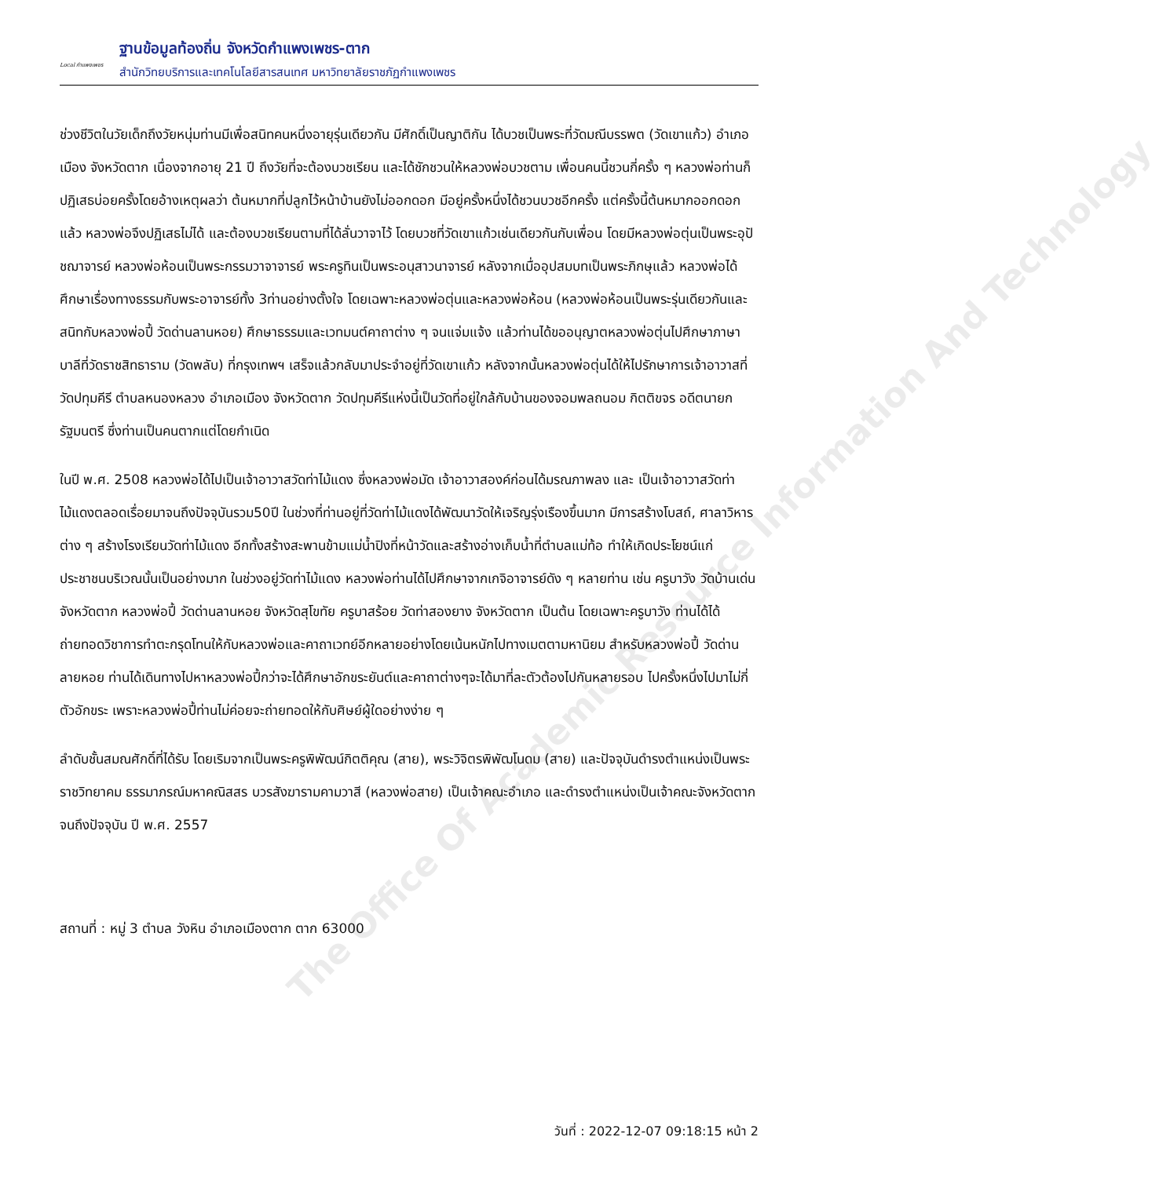Local กำแพงเพชร
ฐานข้อมูลท้องถิ่น จังหวัดกำแพงเพชร-ตาก
สำนักวิทยบริการและเทคโนโลยีสารสนเทศ มหาวิทยาลัยราชภัฏกำแพงเพชร
ช่วงชีวิตในวัยเด็กถึงวัยหนุ่มท่านมีเพื่อสนิทคนหนึ่งอายุรุ่นเดียวกัน มีศักดิ์เป็นญาติกัน ได้บวชเป็นพระที่วัดมณีบรรพต (วัดเขาแก้ว) อำเภอเมือง จังหวัดตาก เนื่องจากอายุ 21 ปี ถึงวัยที่จะต้องบวชเรียน และได้ชักชวนให้หลวงพ่อบวชตาม เพื่อนคนนี้ชวนกี่ครั้ง ๆ หลวงพ่อท่านก็ปฏิเสธบ่อยครั้งโดยอ้างเหตุผลว่า ต้นหมากที่ปลูกไว้หน้าบ้านยังไม่ออกดอก มีอยู่ครั้งหนึ่งได้ชวนบวชอีกครั้ง แต่ครั้งนี้ต้นหมากออกดอกแล้ว หลวงพ่อจึงปฏิเสธไม่ได้ และต้องบวชเรียนตามที่ได้ลั่นวาจาไว้ โดยบวชที่วัดเขาแก้วเช่นเดียวกันกับเพื่อน โดยมีหลวงพ่อตุ่นเป็นพระอุปัชฌาจารย์ หลวงพ่อห้อนเป็นพระกรรมวาจาจารย์ พระครูทินเป็นพระอนุสาวนาจารย์ หลังจากเมื่ออุปสมบทเป็นพระภิกษุแล้ว หลวงพ่อได้ศึกษาเรื่องทางธรรมกับพระอาจารย์ทั้ง 3ท่านอย่างตั้งใจ โดยเฉพาะหลวงพ่อตุ่นและหลวงพ่อห้อน (หลวงพ่อห้อนเป็นพระรุ่นเดียวกันและสนิทกับหลวงพ่อปี้ วัดด่านลานหอย) ศึกษาธรรมและเวทมนต์คาถาต่าง ๆ จนแจ่มแจ้ง แล้วท่านได้ขออนุญาตหลวงพ่อตุ่นไปศึกษาภาษาบาลีที่วัดราชสิทธาราม (วัดพลับ) ที่กรุงเทพฯ เสร็จแล้วกลับมาประจำอยู่ที่วัดเขาแก้ว หลังจากนั้นหลวงพ่อตุ่นได้ให้ไปรักษาการเจ้าอาวาสที่วัดปทุมคีรี ตำบลหนองหลวง อำเภอเมือง จังหวัดตาก วัดปทุมคีรีแห่งนี้เป็นวัดที่อยู่ใกล้กับบ้านของจอมพลถนอม กิตติขจร อดีตนายกรัฐมนตรี ซึ่งท่านเป็นคนตากแต่โดยกำเนิด
ในปี พ.ศ. 2508 หลวงพ่อได้ไปเป็นเจ้าอาวาสวัดท่าไม้แดง ซึ่งหลวงพ่อมัด เจ้าอาวาสองค์ก่อนได้มรณภาพลง และ เป็นเจ้าอาวาสวัดท่าไม้แดงตลอดเรื่อยมาจนถึงปัจจุบันรวม50ปี ในช่วงที่ท่านอยู่ที่วัดท่าไม้แดงได้พัฒนาวัดให้เจริญรุ่งเรืองขึ้นมาก มีการสร้างโบสถ์, ศาลาวิหารต่าง ๆ สร้างโรงเรียนวัดท่าไม้แดง อีกทั้งสร้างสะพานข้ามแม่น้ำปิงที่หน้าวัดและสร้างอ่างเก็บน้ำที่ตำบลแม่ท้อ ทำให้เกิดประโยชน์แก่ประชาชนบริเวณนั้นเป็นอย่างมาก ในช่วงอยู่วัดท่าไม้แดง หลวงพ่อท่านได้ไปศึกษาจากเกจิอาจารย์ดัง ๆ หลายท่าน เช่น ครูบาวัง วัดบ้านเด่น จังหวัดตาก หลวงพ่อปี้ วัดด่านลานหอย จังหวัดสุโขทัย ครูบาสร้อย วัดท่าสองยาง จังหวัดตาก เป็นต้น โดยเฉพาะครูบาวัง ท่านได้ได้ถ่ายทอดวิชาการทำตะกรุดโทนให้กับหลวงพ่อและคาถาเวทย์อีกหลายอย่างโดยเน้นหนักไปทางเมตตามหานิยม สำหรับหลวงพ่อปี้ วัดด่านลายหอย ท่านได้เดินทางไปหาหลวงพ่อปี้กว่าจะได้ศึกษาอักขระยันต์และคาถาต่างๆจะได้มาที่ละตัวต้องไปกันหลายรอบ ไปครั้งหนึ่งไปมาไม่กี่ตัวอักขระ เพราะหลวงพ่อปี้ท่านไม่ค่อยจะถ่ายทอดให้กับศิษย์ผู้ใดอย่างง่าย ๆ
ลำดับชั้นสมณศักดิ์ที่ได้รับ โดยเริมจากเป็นพระครูพิพัฒน์กิตติคุณ (สาย), พระวิจิตรพิพัฒโนดม (สาย) และปัจจุบันดำรงตำแหน่งเป็นพระราชวิทยาคม ธรรมาภรณ์มหาคณิสสร บวรสังฆารามคามวาสี (หลวงพ่อสาย) เป็นเจ้าคณะอำเภอ และดำรงตำแหน่งเป็นเจ้าคณะจังหวัดตากจนถึงปัจจุบัน ปี พ.ศ. 2557
สถานที่ : หมู่ 3 ตำบล วังหิน อำเภอเมืองตาก ตาก 63000
The Office Of Academic Resource Information And Technology
วันที่ : 2022-12-07 09:18:15 หน้า 2